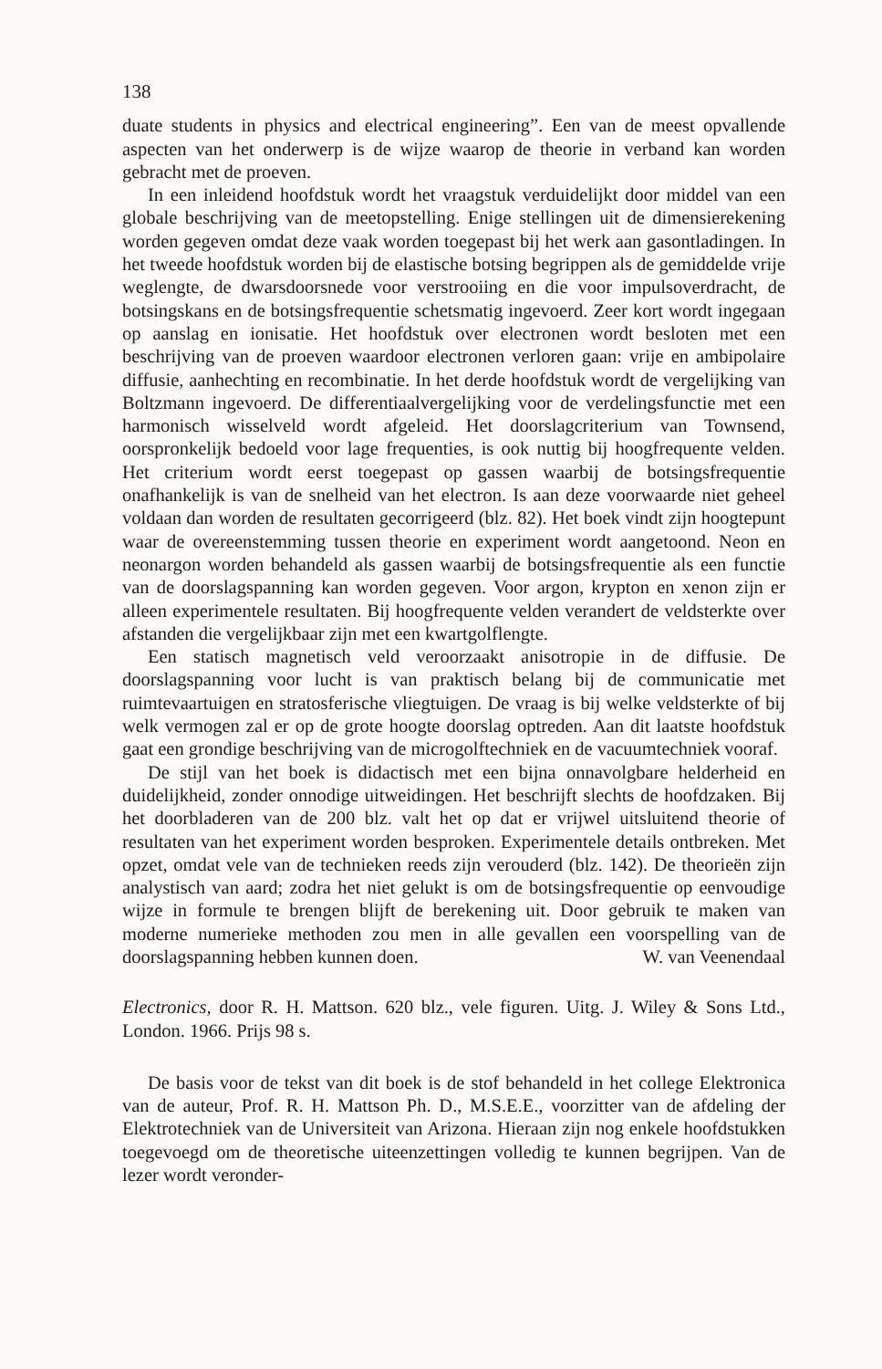138
duate students in physics and electrical engineering”. Een van de meest opvallende aspecten van het onderwerp is de wijze waarop de theorie in verband kan worden gebracht met de proeven.
In een inleidend hoofdstuk wordt het vraagstuk verduidelijkt door middel van een globale beschrijving van de meetopstelling. Enige stellingen uit de dimensierekening worden gegeven omdat deze vaak worden toegepast bij het werk aan gasontladingen. In het tweede hoofdstuk worden bij de elastische botsing begrippen als de gemiddelde vrije weglengte, de dwarsdoorsnede voor verstrooiing en die voor impulsoverdracht, de botsingskans en de botsingsfrequentie schetsmatig ingevoerd. Zeer kort wordt ingegaan op aanslag en ionisatie. Het hoofdstuk over electronen wordt besloten met een beschrijving van de proeven waardoor electronen verloren gaan: vrije en ambipolaire diffusie, aanhechting en recombinatie. In het derde hoofdstuk wordt de vergelijking van Boltzmann ingevoerd. De differentiaalvergelijking voor de verdelingsfunctie met een harmonisch wisselveld wordt afgeleid. Het doorslagcriterium van Townsend, oorspronkelijk bedoeld voor lage frequenties, is ook nuttig bij hoogfrequente velden. Het criterium wordt eerst toegepast op gassen waarbij de botsingsfrequentie onafhankelijk is van de snelheid van het electron. Is aan deze voorwaarde niet geheel voldaan dan worden de resultaten gecorrigeerd (blz. 82). Het boek vindt zijn hoogtepunt waar de overeenstemming tussen theorie en experiment wordt aangetoond. Neon en neonargon worden behandeld als gassen waarbij de botsingsfrequentie als een functie van de doorslagspanning kan worden gegeven. Voor argon, krypton en xenon zijn er alleen experimentele resultaten. Bij hoogfrequente velden verandert de veldsterkte over afstanden die vergelijkbaar zijn met een kwartgolflengte.
Een statisch magnetisch veld veroorzaakt anisotropie in de diffusie. De doorslagspanning voor lucht is van praktisch belang bij de communicatie met ruimtevaartuigen en stratosferische vliegtuigen. De vraag is bij welke veldsterkte of bij welk vermogen zal er op de grote hoogte doorslag optreden. Aan dit laatste hoofdstuk gaat een grondige beschrijving van de microgolftechniek en de vacuumtechniek vooraf.
De stijl van het boek is didactisch met een bijna onnavolgbare helderheid en duidelijkheid, zonder onnodige uitweidingen. Het beschrijft slechts de hoofdzaken. Bij het doorbladeren van de 200 blz. valt het op dat er vrijwel uitsluitend theorie of resultaten van het experiment worden besproken. Experimentele details ontbreken. Met opzet, omdat vele van de technieken reeds zijn verouderd (blz. 142). De theorieën zijn analystisch van aard; zodra het niet gelukt is om de botsingsfrequentie op eenvoudige wijze in formule te brengen blijft de berekening uit. Door gebruik te maken van moderne numerieke methoden zou men in alle gevallen een voorspelling van de doorslagspanning hebben kunnen doen. W. van Veenendaal
Electronics, door R. H. Mattson. 620 blz., vele figuren. Uitg. J. Wiley & Sons Ltd., London. 1966. Prijs 98 s.
De basis voor de tekst van dit boek is de stof behandeld in het college Elektronica van de auteur, Prof. R. H. Mattson Ph. D., M.S.E.E., voorzitter van de afdeling der Elektrotechniek van de Universiteit van Arizona. Hieraan zijn nog enkele hoofdstukken toegevoegd om de theoretische uiteenzettingen volledig te kunnen begrijpen. Van de lezer wordt veronder-